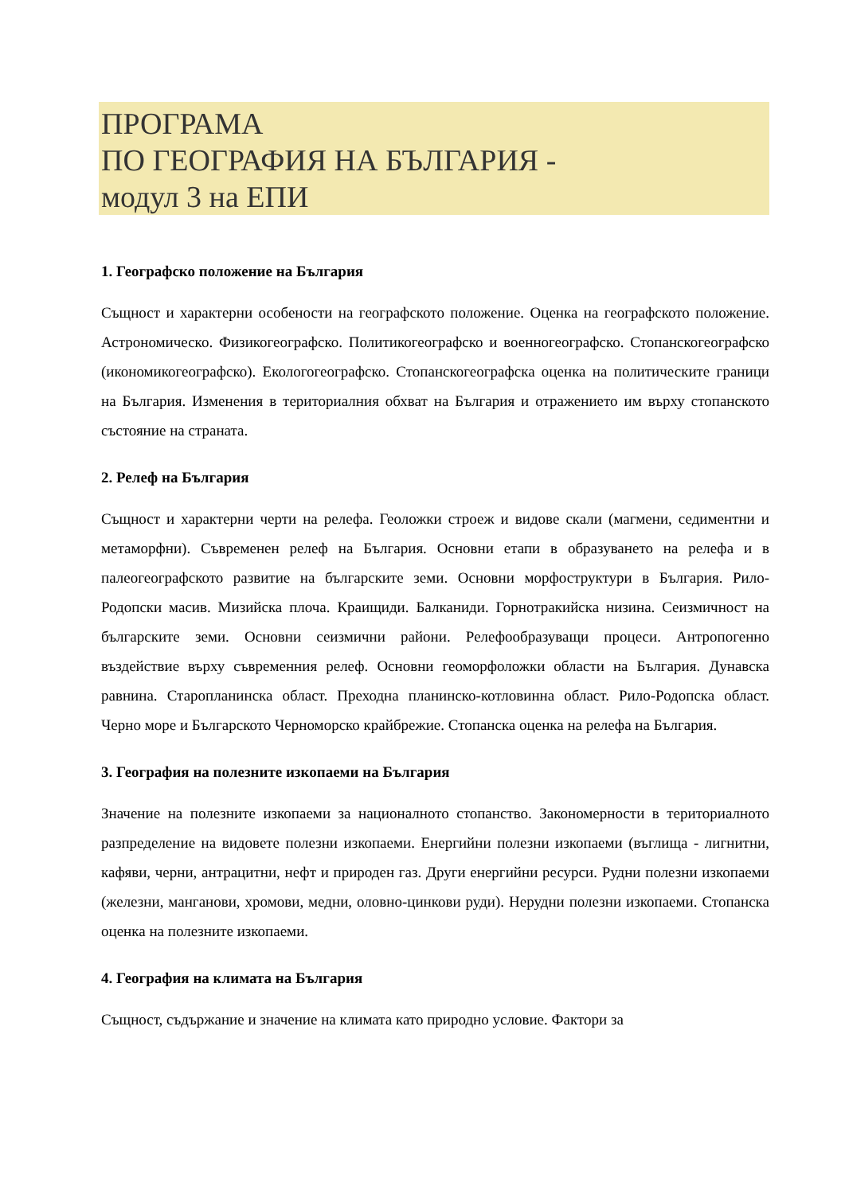ПРОГРАМА
ПО ГЕОГРАФИЯ НА БЪЛГАРИЯ -
модул 3 на ЕПИ
1. Географско положение на България
Същност и характерни особености на географското положение. Оценка на географското положение. Астрономическо. Физикогеографско. Политикогеографско и военногеографско. Стопанскогеографско (икономикогеографско). Екологогеографско. Стопанскогеографска оценка на политическите граници на България. Изменения в териториалния обхват на България и отражението им върху стопанското състояние на страната.
2. Релеф на България
Същност и характерни черти на релефа. Геоложки строеж и видове скали (магмени, седиментни и метаморфни). Съвременен релеф на България. Основни етапи в образуването на релефа и в палеогеографското развитие на българските земи. Основни морфоструктури в България. Рило-Родопски масив. Мизийска плоча. Краищиди. Балканиди. Горнотракийска низина. Сеизмичност на българските земи. Основни сеизмични райони. Релефообразуващи процеси. Антропогенно въздействие върху съвременния релеф. Основни геоморфоложки области на България. Дунавска равнина. Старопланинска област. Преходна планинско-котловинна област. Рило-Родопска област. Черно море и Българското Черноморско крайбрежие. Стопанска оценка на релефа на България.
3. География на полезните изкопаеми на България
Значение на полезните изкопаеми за националното стопанство. Закономерности в териториалното разпределение на видовете полезни изкопаеми. Енергийни полезни изкопаеми (въглища - лигнитни, кафяви, черни, антрацитни, нефт и природен газ. Други енергийни ресурси. Рудни полезни изкопаеми (железни, манганови, хромови, медни, оловно-цинкови руди). Нерудни полезни изкопаеми. Стопанска оценка на полезните изкопаеми.
4. География на климата на България
Същност, съдържание и значение на климата като природно условие. Фактори за